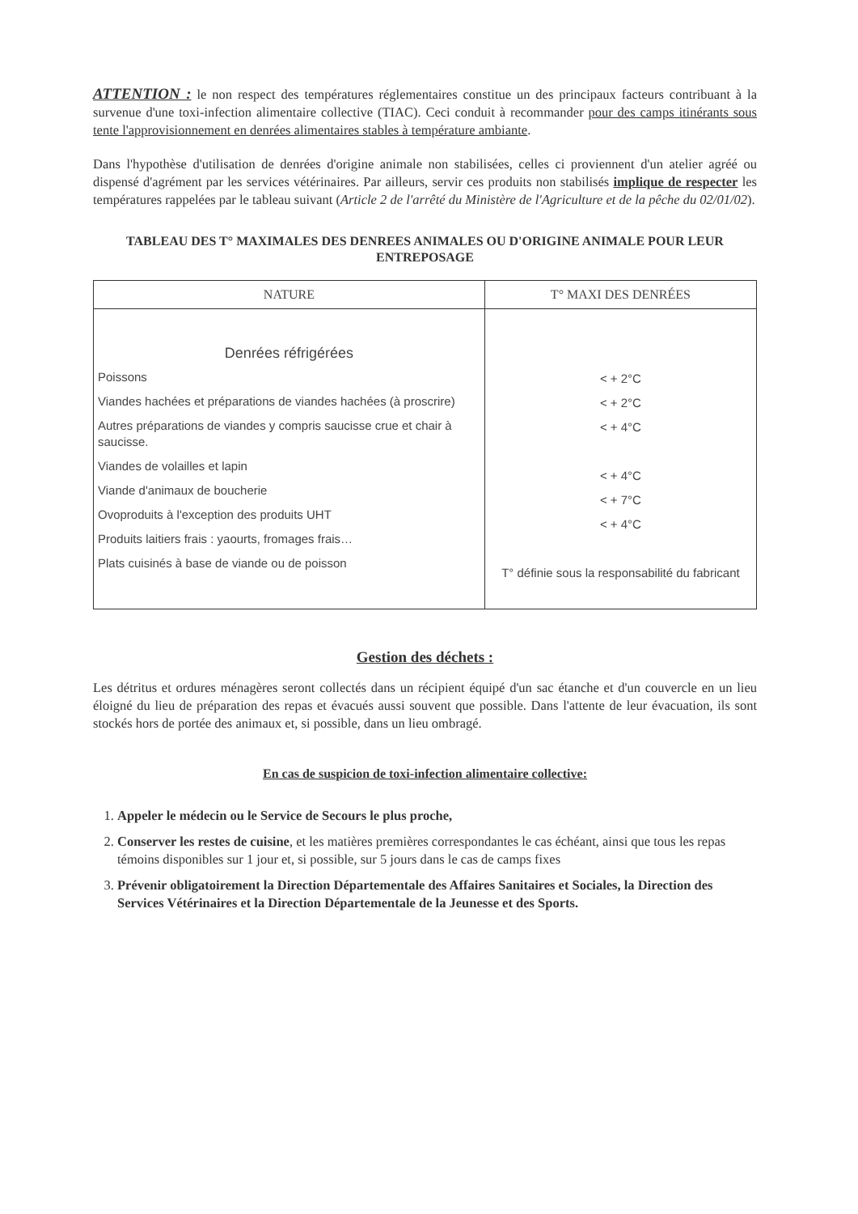ATTENTION : le non respect des températures réglementaires constitue un des principaux facteurs contribuant à la survenue d'une toxi-infection alimentaire collective (TIAC). Ceci conduit à recommander pour des camps itinérants sous tente l'approvisionnement en denrées alimentaires stables à température ambiante.
Dans l'hypothèse d'utilisation de denrées d'origine animale non stabilisées, celles ci proviennent d'un atelier agréé ou dispensé d'agrément par les services vétérinaires. Par ailleurs, servir ces produits non stabilisés implique de respecter les températures rappelées par le tableau suivant (Article 2 de l'arrêté du Ministère de l'Agriculture et de la pêche du 02/01/02).
TABLEAU DES T° MAXIMALES DES DENREES ANIMALES OU D'ORIGINE ANIMALE POUR LEUR ENTREPOSAGE
| NATURE | T° MAXI DES DENRÉES |
| --- | --- |
| Denrées réfrigérées Poissons Viandes hachées et préparations de viandes hachées (à proscrire) Autres préparations de viandes y compris saucisse crue et chair à saucisse. Viandes de volailles et lapin Viande d'animaux de boucherie Ovoproduits à l'exception des produits UHT Produits laitiers frais : yaourts, fromages frais… Plats cuisinés à base de viande ou de poisson | < + 2°C < + 2°C < + 4°C < + 4°C < + 7°C < + 4°C T° définie sous la responsabilité du fabricant |
Gestion des déchets :
Les détritus et ordures ménagères seront collectés dans un récipient équipé d'un sac étanche et d'un couvercle en un lieu éloigné du lieu de préparation des repas et évacués aussi souvent que possible. Dans l'attente de leur évacuation, ils sont stockés hors de portée des animaux et, si possible, dans un lieu ombragé.
En cas de suspicion de toxi-infection alimentaire collective:
1. Appeler le médecin ou le Service de Secours le plus proche,
2. Conserver les restes de cuisine, et les matières premières correspondantes le cas échéant, ainsi que tous les repas témoins disponibles sur 1 jour et, si possible, sur 5 jours dans le cas de camps fixes
3. Prévenir obligatoirement la Direction Départementale des Affaires Sanitaires et Sociales, la Direction des Services Vétérinaires et la Direction Départementale de la Jeunesse et des Sports.